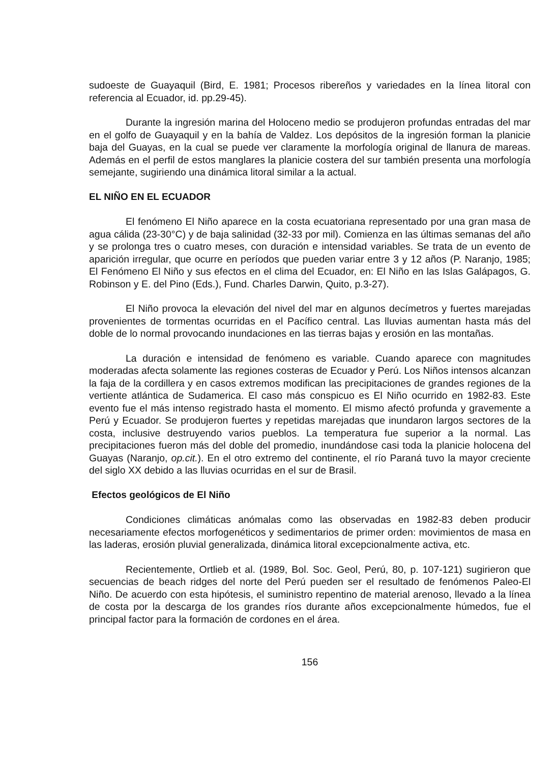sudoeste de Guayaquil (Bird, E. 1981; Procesos ribereños y variedades en la línea litoral con referencia al Ecuador, id. pp.29-45).
Durante la ingresión marina del Holoceno medio se produjeron profundas entradas del mar en el golfo de Guayaquil y en la bahía de Valdez. Los depósitos de la ingresión forman la planicie baja del Guayas, en la cual se puede ver claramente la morfología original de llanura de mareas. Además en el perfil de estos manglares la planicie costera del sur también presenta una morfología semejante, sugiriendo una dinámica litoral similar a la actual.
EL NIÑO EN EL ECUADOR
El fenómeno El Niño aparece en la costa ecuatoriana representado por una gran masa de agua cálida (23-30°C) y de baja salinidad (32-33 por mil). Comienza en las últimas semanas del año y se prolonga tres o cuatro meses, con duración e intensidad variables. Se trata de un evento de aparición irregular, que ocurre en períodos que pueden variar entre 3 y 12 años (P. Naranjo, 1985; El Fenómeno El Niño y sus efectos en el clima del Ecuador, en: El Niño en las Islas Galápagos, G. Robinson y E. del Pino (Eds.), Fund. Charles Darwin, Quito, p.3-27).
El Niño provoca la elevación del nivel del mar en algunos decímetros y fuertes marejadas provenientes de tormentas ocurridas en el Pacífico central. Las lluvias aumentan hasta más del doble de lo normal provocando inundaciones en las tierras bajas y erosión en las montañas.
La duración e intensidad de fenómeno es variable. Cuando aparece con magnitudes moderadas afecta solamente las regiones costeras de Ecuador y Perú. Los Niños intensos alcanzan la faja de la cordillera y en casos extremos modifican las precipitaciones de grandes regiones de la vertiente atlántica de Sudamerica. El caso más conspicuo es El Niño ocurrido en 1982-83. Este evento fue el más intenso registrado hasta el momento. El mismo afectó profunda y gravemente a Perú y Ecuador. Se produjeron fuertes y repetidas marejadas que inundaron largos sectores de la costa, inclusive destruyendo varios pueblos. La temperatura fue superior a la normal. Las precipitaciones fueron más del doble del promedio, inundándose casi toda la planicie holocena del Guayas (Naranjo, op.cit.). En el otro extremo del continente, el río Paraná tuvo la mayor creciente del siglo XX debido a las lluvias ocurridas en el sur de Brasil.
Efectos geológicos de El Niño
Condiciones climáticas anómalas como las observadas en 1982-83 deben producir necesariamente efectos morfogenéticos y sedimentarios de primer orden: movimientos de masa en las laderas, erosión pluvial generalizada, dinámica litoral excepcionalmente activa, etc.
Recientemente, Ortlieb et al. (1989, Bol. Soc. Geol, Perú, 80, p. 107-121) sugirieron que secuencias de beach ridges del norte del Perú pueden ser el resultado de fenómenos Paleo-El Niño. De acuerdo con esta hipótesis, el suministro repentino de material arenoso, llevado a la línea de costa por la descarga de los grandes ríos durante años excepcionalmente húmedos, fue el principal factor para la formación de cordones en el área.
156